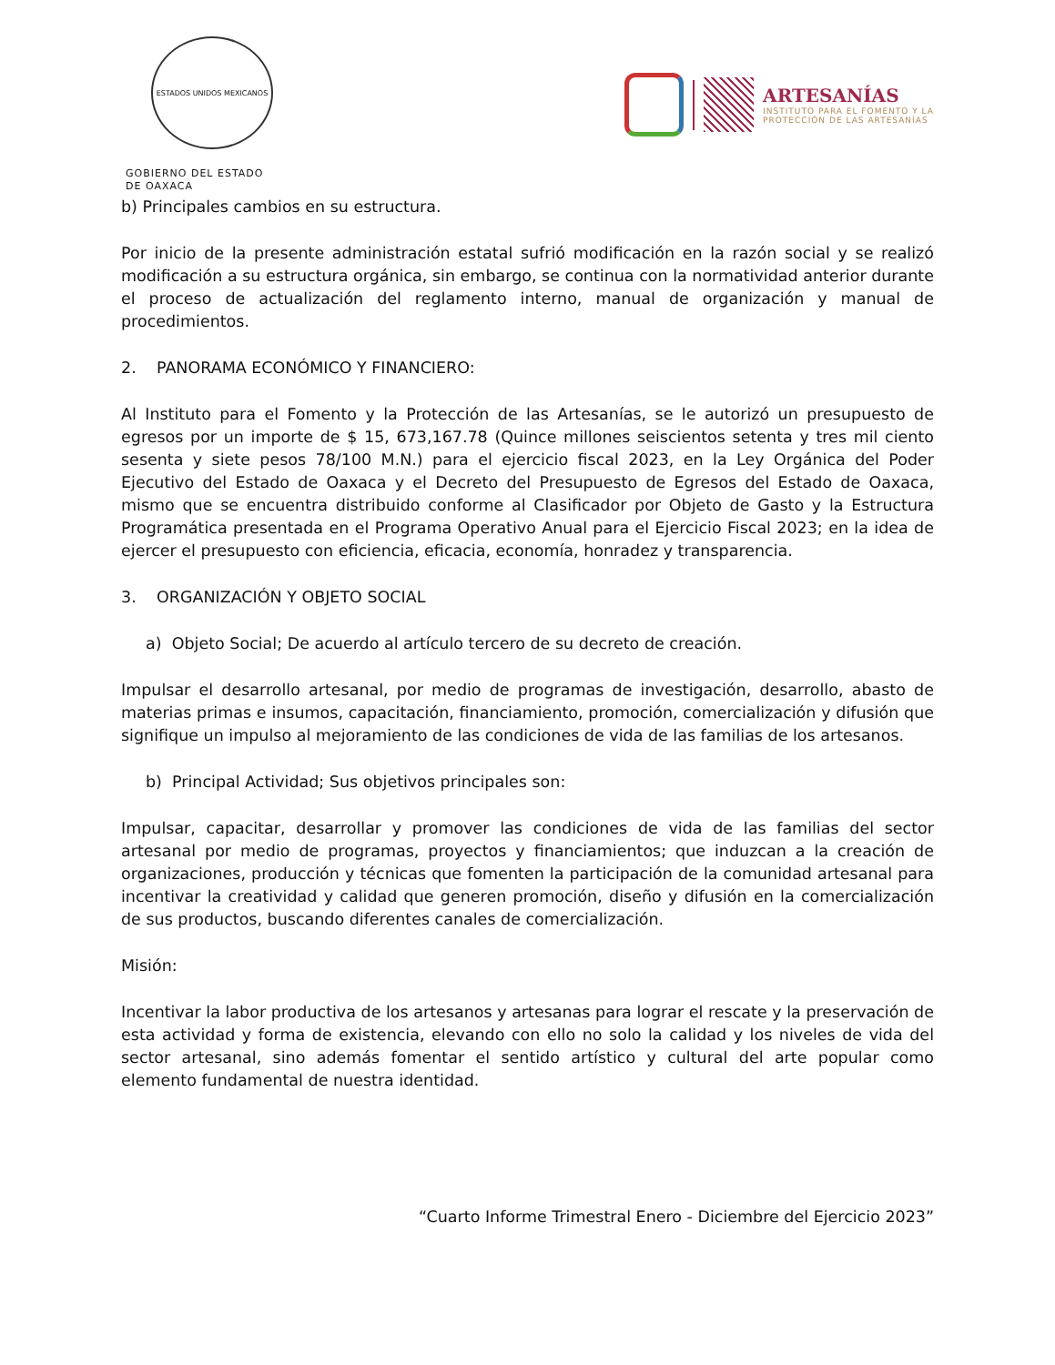ESTADOS UNIDOS MEXICANOS
GOBIERNO DEL ESTADO
DE OAXACA
ARTESANÍAS
INSTITUTO PARA EL FOMENTO Y LA
PROTECCIÓN DE LAS ARTESANÍAS
b) Principales cambios en su estructura.
Por inicio de la presente administración estatal sufrió modificación en la razón social y se realizó modificación a su estructura orgánica, sin embargo, se continua con la normatividad anterior durante el proceso de actualización del reglamento interno, manual de organización y manual de procedimientos.
2. PANORAMA ECONÓMICO Y FINANCIERO:
Al Instituto para el Fomento y la Protección de las Artesanías, se le autorizó un presupuesto de egresos por un importe de $ 15, 673,167.78 (Quince millones seiscientos setenta y tres mil ciento sesenta y siete pesos 78/100 M.N.) para el ejercicio fiscal 2023, en la Ley Orgánica del Poder Ejecutivo del Estado de Oaxaca y el Decreto del Presupuesto de Egresos del Estado de Oaxaca, mismo que se encuentra distribuido conforme al Clasificador por Objeto de Gasto y la Estructura Programática presentada en el Programa Operativo Anual para el Ejercicio Fiscal 2023; en la idea de ejercer el presupuesto con eficiencia, eficacia, economía, honradez y transparencia.
3. ORGANIZACIÓN Y OBJETO SOCIAL
a) Objeto Social; De acuerdo al artículo tercero de su decreto de creación.
Impulsar el desarrollo artesanal, por medio de programas de investigación, desarrollo, abasto de materias primas e insumos, capacitación, financiamiento, promoción, comercialización y difusión que signifique un impulso al mejoramiento de las condiciones de vida de las familias de los artesanos.
b) Principal Actividad; Sus objetivos principales son:
Impulsar, capacitar, desarrollar y promover las condiciones de vida de las familias del sector artesanal por medio de programas, proyectos y financiamientos; que induzcan a la creación de organizaciones, producción y técnicas que fomenten la participación de la comunidad artesanal para incentivar la creatividad y calidad que generen promoción, diseño y difusión en la comercialización de sus productos, buscando diferentes canales de comercialización.
Misión:
Incentivar la labor productiva de los artesanos y artesanas para lograr el rescate y la preservación de esta actividad y forma de existencia, elevando con ello no solo la calidad y los niveles de vida del sector artesanal, sino además fomentar el sentido artístico y cultural del arte popular como elemento fundamental de nuestra identidad.
“Cuarto Informe Trimestral Enero - Diciembre del Ejercicio 2023”